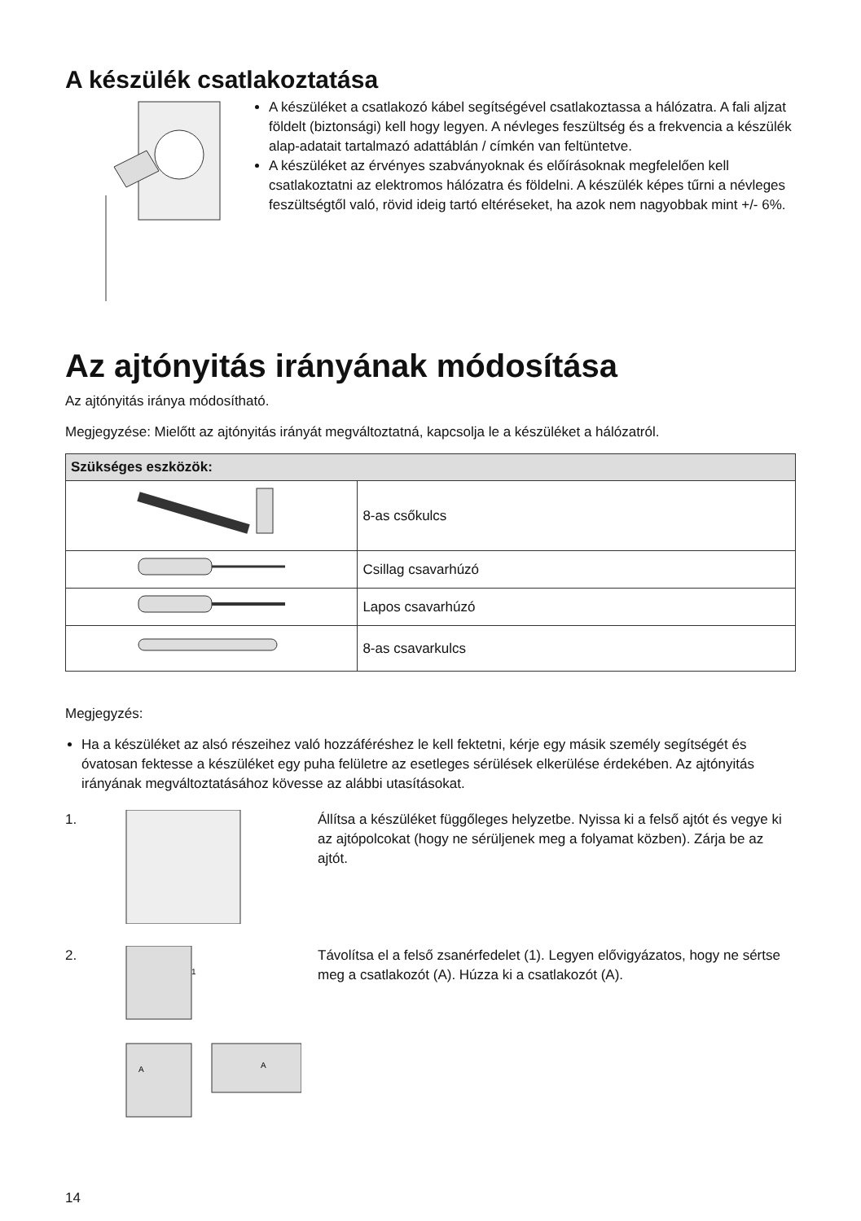A készülék csatlakoztatása
A készüléket a csatlakozó kábel segítségével csatlakoztassa a hálózatra. A fali aljzat földelt (biztonsági) kell hogy legyen. A névleges feszültség és a frekvencia a készülék alap-adatait tartalmazó adattáblán / címkén van feltüntetve.
A készüléket az érvényes szabványoknak és előírásoknak megfelelően kell csatlakoztatni az elektromos hálózatra és földelni. A készülék képes tűrni a névleges feszültségtől való, rövid ideig tartó eltéréseket, ha azok nem nagyobbak mint +/- 6%.
Az ajtónyitás irányának módosítása
Az ajtónyitás iránya módosítható.
Megjegyzése: Mielőtt az ajtónyitás irányát megváltoztatná, kapcsolja le a készüléket a hálózatról.
| Szükséges eszközök: | |
| --- | --- |
| | 8-as csőkulcs |
| | Csillag csavarhúzó |
| | Lapos csavarhúzó |
| | 8-as csavarkulcs |
Megjegyzés:
Ha a készüléket az alsó részeihez való hozzáféréshez le kell fektetni, kérje egy másik személy segítségét és óvatosan fektesse a készüléket egy puha felületre az esetleges sérülések elkerülése érdekében. Az ajtónyitás irányának megváltoztatásához kövesse az alábbi utasításokat.
1. Állítsa a készüléket függőleges helyzetbe. Nyissa ki a felső ajtót és vegye ki az ajtópolcokat (hogy ne sérüljenek meg a folyamat közben). Zárja be az ajtót.
2.
1
A
A
Távolítsa el a felső zsanérfedelet (1). Legyen elővigyázatos, hogy ne sértse meg a csatlakozót (A). Húzza ki a csatlakozót (A).
14